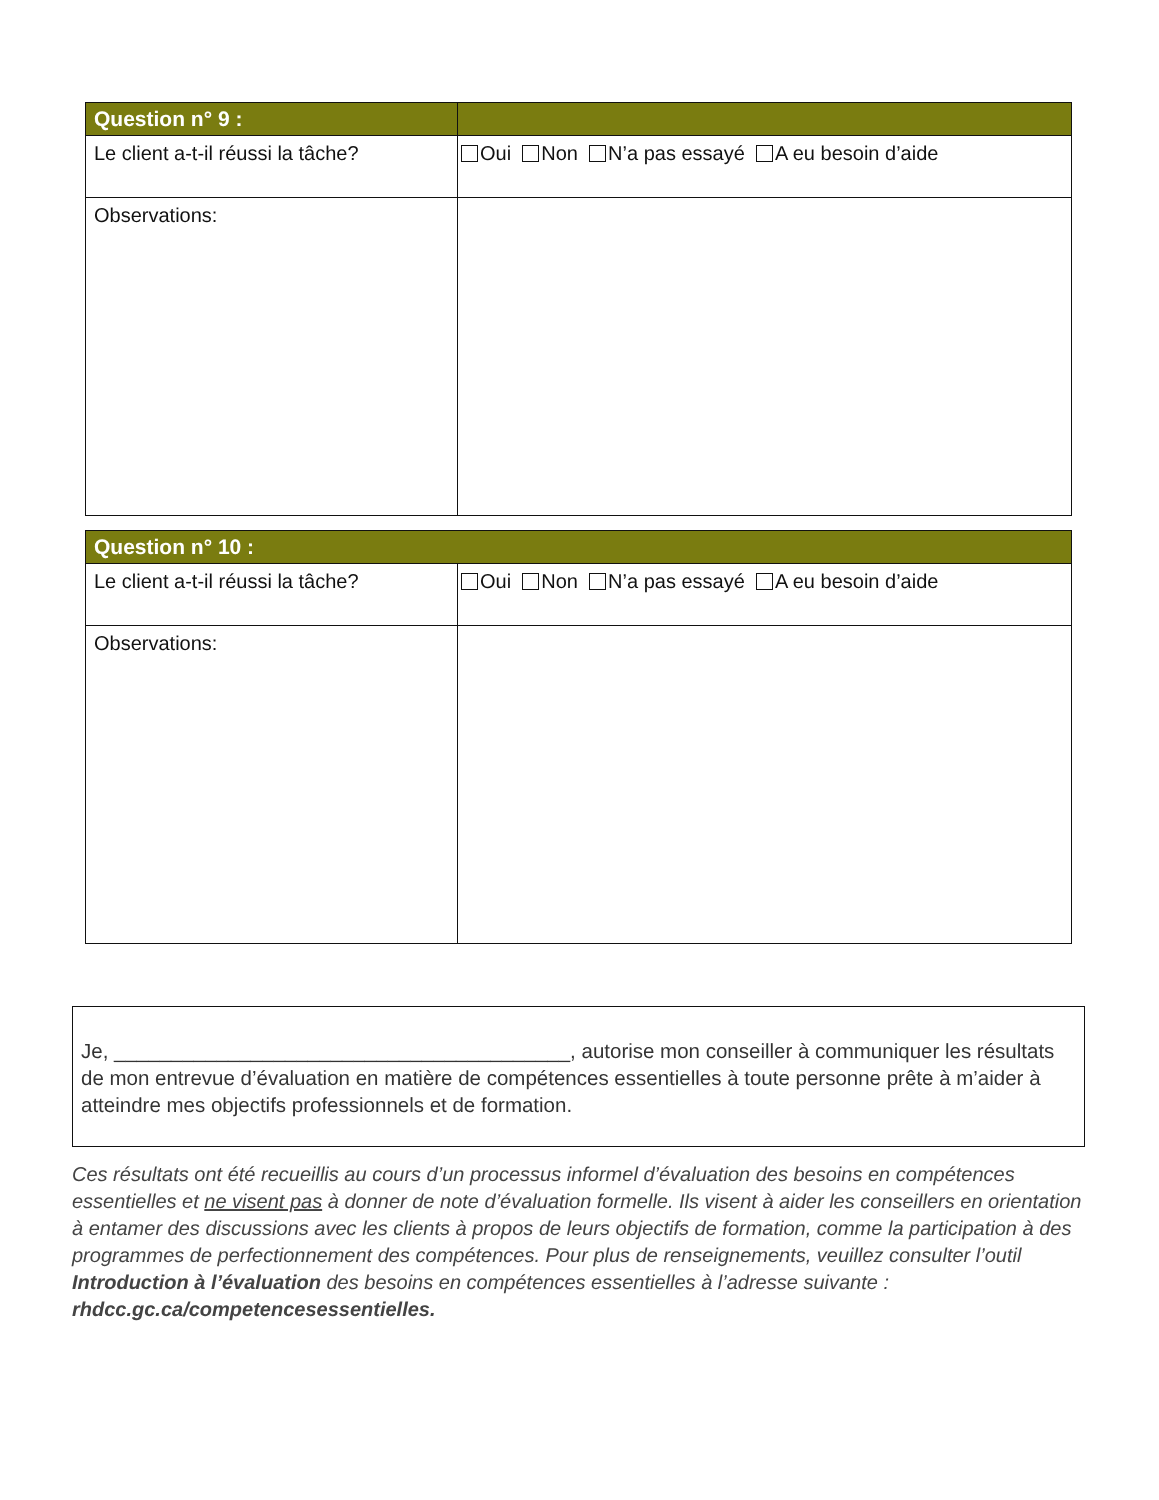| Question n° 9 : | |
| Le client a-t-il réussi la tâche? | Oui Non N’a pas essayé A eu besoin d’aide |
| Observations: | |
| Question n° 10 : | |
| Le client a-t-il réussi la tâche? | Oui Non N’a pas essayé A eu besoin d’aide |
| Observations: | |
Je, ________________________________________, autorise mon conseiller à communiquer les résultats de mon entrevue d’évaluation en matière de compétences essentielles à toute personne prête à m’aider à atteindre mes objectifs professionnels et de formation.
Ces résultats ont été recueillis au cours d’un processus informel d’évaluation des besoins en compétences essentielles et ne visent pas à donner de note d’évaluation formelle. Ils visent à aider les conseillers en orientation à entamer des discussions avec les clients à propos de leurs objectifs de formation, comme la participation à des programmes de perfectionnement des compétences. Pour plus de renseignements, veuillez consulter l’outil Introduction à l’évaluation des besoins en compétences essentielles à l’adresse suivante : rhdcc.gc.ca/competencesessentielles.